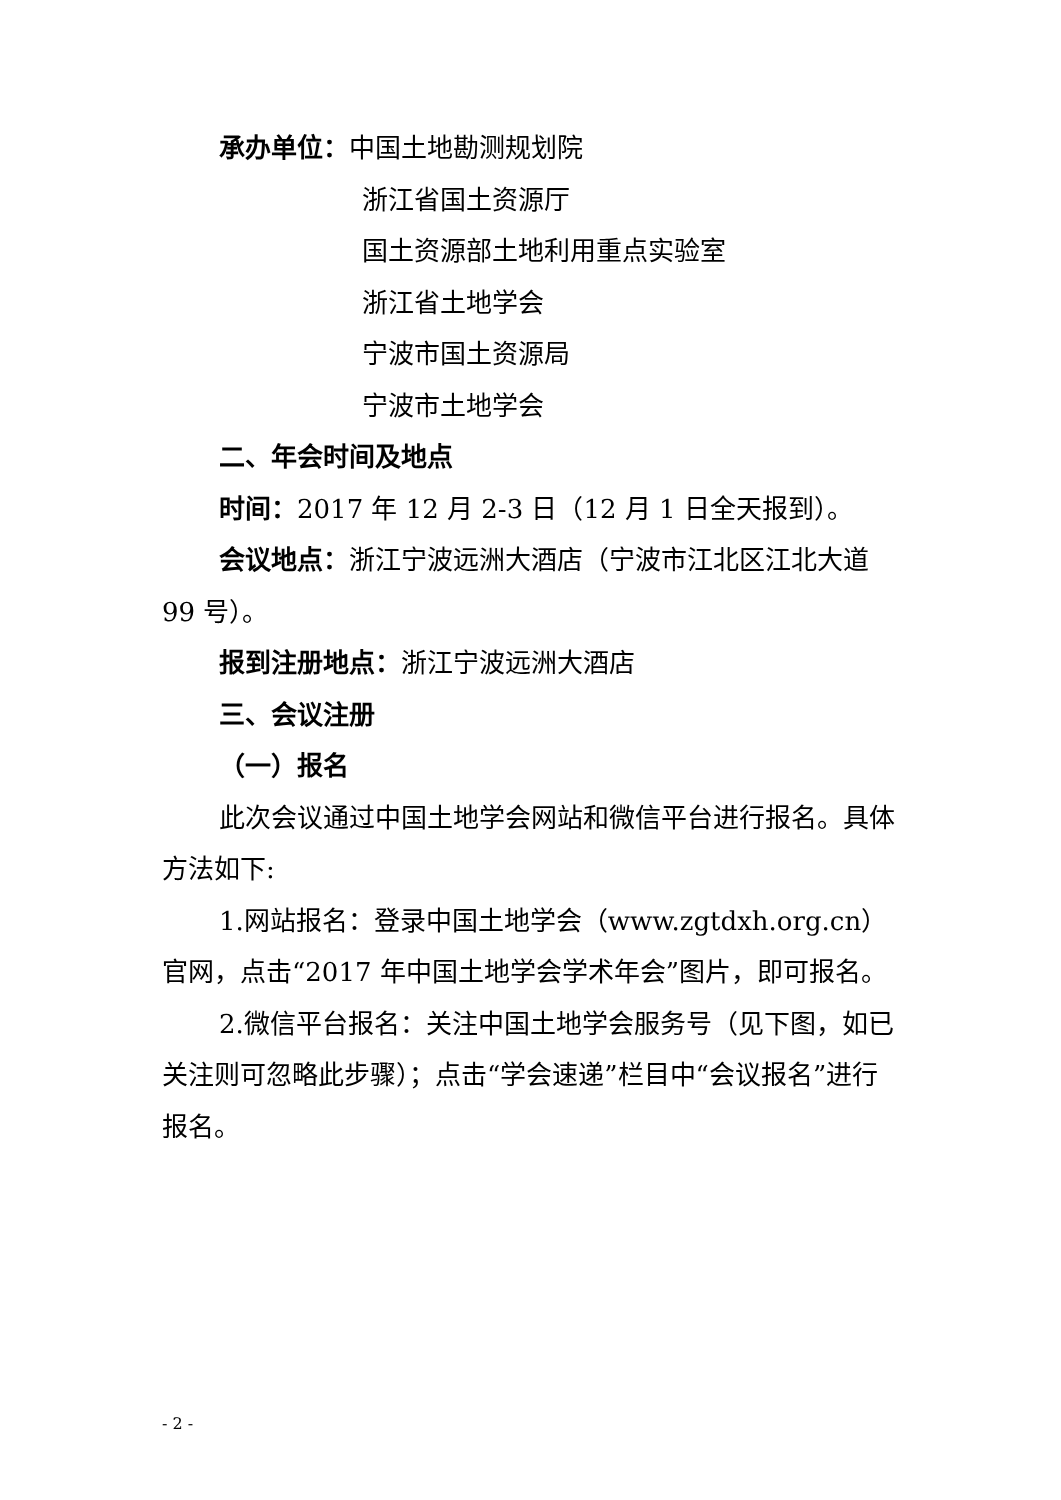承办单位：中国土地勘测规划院
浙江省国土资源厅
国土资源部土地利用重点实验室
浙江省土地学会
宁波市国土资源局
宁波市土地学会
二、年会时间及地点
时间：2017 年 12 月 2-3 日（12 月 1 日全天报到）。
会议地点：浙江宁波远洲大酒店（宁波市江北区江北大道 99 号）。
报到注册地点：浙江宁波远洲大酒店
三、会议注册
（一）报名
此次会议通过中国土地学会网站和微信平台进行报名。具体方法如下:
1.网站报名：登录中国土地学会（www.zgtdxh.org.cn）官网，点击“2017 年中国土地学会学术年会”图片，即可报名。
2.微信平台报名：关注中国土地学会服务号（见下图，如已关注则可忽略此步骤）；点击“学会速递”栏目中“会议报名”进行报名。
- 2 -